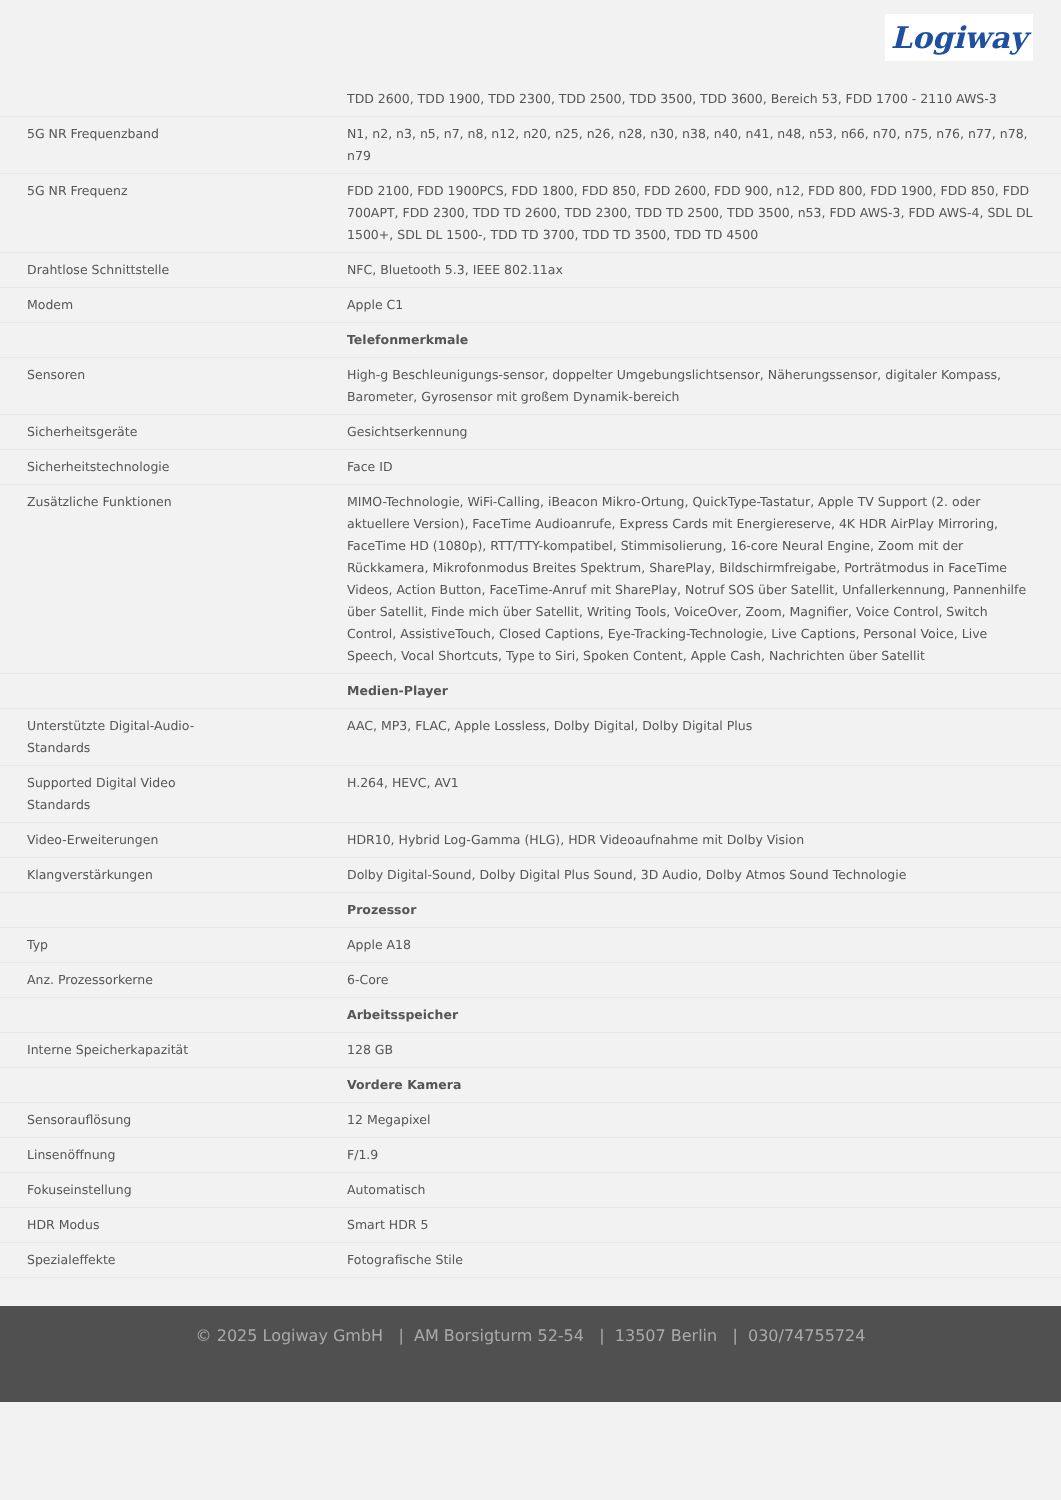Logiway
| | TDD 2600, TDD 1900, TDD 2300, TDD 2500, TDD 3500, TDD 3600, Bereich 53, FDD 1700 - 2110 AWS-3 |
| 5G NR Frequenzband | N1, n2, n3, n5, n7, n8, n12, n20, n25, n26, n28, n30, n38, n40, n41, n48, n53, n66, n70, n75, n76, n77, n78, n79 |
| 5G NR Frequenz | FDD 2100, FDD 1900PCS, FDD 1800, FDD 850, FDD 2600, FDD 900, n12, FDD 800, FDD 1900, FDD 850, FDD 700APT, FDD 2300, TDD TD 2600, TDD 2300, TDD TD 2500, TDD 3500, n53, FDD AWS-3, FDD AWS-4, SDL DL 1500+, SDL DL 1500-, TDD TD 3700, TDD TD 3500, TDD TD 4500 |
| Drahtlose Schnittstelle | NFC, Bluetooth 5.3, IEEE 802.11ax |
| Modem | Apple C1 |
| | Telefonmerkmale |
| Sensoren | High-g Beschleunigungs-sensor, doppelter Umgebungslichtsensor, Näherungssensor, digitaler Kompass, Barometer, Gyrosensor mit großem Dynamik-bereich |
| Sicherheitsgeräte | Gesichtserkennung |
| Sicherheitstechnologie | Face ID |
| Zusätzliche Funktionen | MIMO-Technologie, WiFi-Calling, iBeacon Mikro-Ortung, QuickType-Tastatur, Apple TV Support (2. oder aktuellere Version), FaceTime Audioanrufe, Express Cards mit Energiereserve, 4K HDR AirPlay Mirroring, FaceTime HD (1080p), RTT/TTY-kompatibel, Stimmisolierung, 16-core Neural Engine, Zoom mit der Rückkamera, Mikrofonmodus Breites Spektrum, SharePlay, Bildschirmfreigabe, Porträtmodus in FaceTime Videos, Action Button, FaceTime-Anruf mit SharePlay, Notruf SOS über Satellit, Unfallerkennung, Pannenhilfe über Satellit, Finde mich über Satellit, Writing Tools, VoiceOver, Zoom, Magnifier, Voice Control, Switch Control, AssistiveTouch, Closed Captions, Eye-Tracking-Technologie, Live Captions, Personal Voice, Live Speech, Vocal Shortcuts, Type to Siri, Spoken Content, Apple Cash, Nachrichten über Satellit |
| | Medien-Player |
| Unterstützte Digital-Audio- Standards | AAC, MP3, FLAC, Apple Lossless, Dolby Digital, Dolby Digital Plus |
| Supported Digital Video Standards | H.264, HEVC, AV1 |
| Video-Erweiterungen | HDR10, Hybrid Log-Gamma (HLG), HDR Videoaufnahme mit Dolby Vision |
| Klangverstärkungen | Dolby Digital-Sound, Dolby Digital Plus Sound, 3D Audio, Dolby Atmos Sound Technologie |
| | Prozessor |
| Typ | Apple A18 |
| Anz. Prozessorkerne | 6-Core |
| | Arbeitsspeicher |
| Interne Speicherkapazität | 128 GB |
| | Vordere Kamera |
| Sensorauflösung | 12 Megapixel |
| Linsenöffnung | F/1.9 |
| Fokuseinstellung | Automatisch |
| HDR Modus | Smart HDR 5 |
| Spezialeffekte | Fotografische Stile |
© 2025 Logiway GmbH | AM Borsigturm 52-54 | 13507 Berlin | 030/74755724